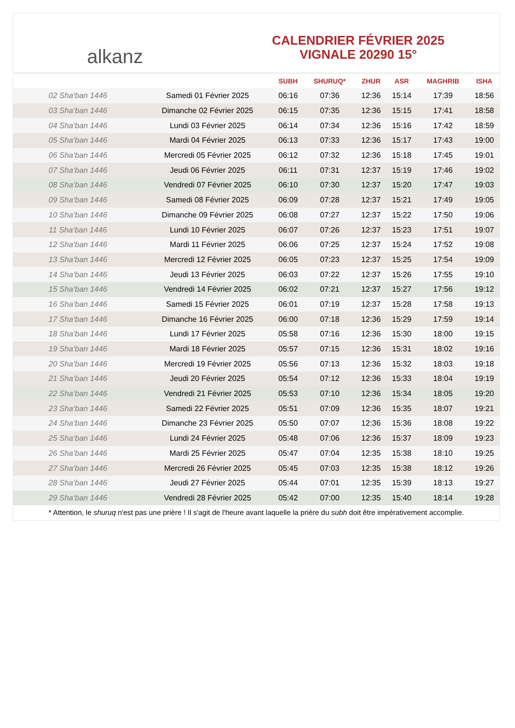alkanz
CALENDRIER FÉVRIER 2025
VIGNALE 20290 15°
| | | SUBH | SHURUQ* | ZHUR | ASR | MAGHRIB | ISHA |
| --- | --- | --- | --- | --- | --- | --- | --- |
| 02 Sha‘ban 1446 | Samedi 01 Février 2025 | 06:16 | 07:36 | 12:36 | 15:14 | 17:39 | 18:56 |
| 03 Sha‘ban 1446 | Dimanche 02 Février 2025 | 06:15 | 07:35 | 12:36 | 15:15 | 17:41 | 18:58 |
| 04 Sha‘ban 1446 | Lundi 03 Février 2025 | 06:14 | 07:34 | 12:36 | 15:16 | 17:42 | 18:59 |
| 05 Sha‘ban 1446 | Mardi 04 Février 2025 | 06:13 | 07:33 | 12:36 | 15:17 | 17:43 | 19:00 |
| 06 Sha‘ban 1446 | Mercredi 05 Février 2025 | 06:12 | 07:32 | 12:36 | 15:18 | 17:45 | 19:01 |
| 07 Sha‘ban 1446 | Jeudi 06 Février 2025 | 06:11 | 07:31 | 12:37 | 15:19 | 17:46 | 19:02 |
| 08 Sha‘ban 1446 | Vendredi 07 Février 2025 | 06:10 | 07:30 | 12:37 | 15:20 | 17:47 | 19:03 |
| 09 Sha‘ban 1446 | Samedi 08 Février 2025 | 06:09 | 07:28 | 12:37 | 15:21 | 17:49 | 19:05 |
| 10 Sha‘ban 1446 | Dimanche 09 Février 2025 | 06:08 | 07:27 | 12:37 | 15:22 | 17:50 | 19:06 |
| 11 Sha‘ban 1446 | Lundi 10 Février 2025 | 06:07 | 07:26 | 12:37 | 15:23 | 17:51 | 19:07 |
| 12 Sha‘ban 1446 | Mardi 11 Février 2025 | 06:06 | 07:25 | 12:37 | 15:24 | 17:52 | 19:08 |
| 13 Sha‘ban 1446 | Mercredi 12 Février 2025 | 06:05 | 07:23 | 12:37 | 15:25 | 17:54 | 19:09 |
| 14 Sha‘ban 1446 | Jeudi 13 Février 2025 | 06:03 | 07:22 | 12:37 | 15:26 | 17:55 | 19:10 |
| 15 Sha‘ban 1446 | Vendredi 14 Février 2025 | 06:02 | 07:21 | 12:37 | 15:27 | 17:56 | 19:12 |
| 16 Sha‘ban 1446 | Samedi 15 Février 2025 | 06:01 | 07:19 | 12:37 | 15:28 | 17:58 | 19:13 |
| 17 Sha‘ban 1446 | Dimanche 16 Février 2025 | 06:00 | 07:18 | 12:36 | 15:29 | 17:59 | 19:14 |
| 18 Sha‘ban 1446 | Lundi 17 Février 2025 | 05:58 | 07:16 | 12:36 | 15:30 | 18:00 | 19:15 |
| 19 Sha‘ban 1446 | Mardi 18 Février 2025 | 05:57 | 07:15 | 12:36 | 15:31 | 18:02 | 19:16 |
| 20 Sha‘ban 1446 | Mercredi 19 Février 2025 | 05:56 | 07:13 | 12:36 | 15:32 | 18:03 | 19:18 |
| 21 Sha‘ban 1446 | Jeudi 20 Février 2025 | 05:54 | 07:12 | 12:36 | 15:33 | 18:04 | 19:19 |
| 22 Sha‘ban 1446 | Vendredi 21 Février 2025 | 05:53 | 07:10 | 12:36 | 15:34 | 18:05 | 19:20 |
| 23 Sha‘ban 1446 | Samedi 22 Février 2025 | 05:51 | 07:09 | 12:36 | 15:35 | 18:07 | 19:21 |
| 24 Sha‘ban 1446 | Dimanche 23 Février 2025 | 05:50 | 07:07 | 12:36 | 15:36 | 18:08 | 19:22 |
| 25 Sha‘ban 1446 | Lundi 24 Février 2025 | 05:48 | 07:06 | 12:36 | 15:37 | 18:09 | 19:23 |
| 26 Sha‘ban 1446 | Mardi 25 Février 2025 | 05:47 | 07:04 | 12:35 | 15:38 | 18:10 | 19:25 |
| 27 Sha‘ban 1446 | Mercredi 26 Février 2025 | 05:45 | 07:03 | 12:35 | 15:38 | 18:12 | 19:26 |
| 28 Sha‘ban 1446 | Jeudi 27 Février 2025 | 05:44 | 07:01 | 12:35 | 15:39 | 18:13 | 19:27 |
| 29 Sha‘ban 1446 | Vendredi 28 Février 2025 | 05:42 | 07:00 | 12:35 | 15:40 | 18:14 | 19:28 |
* Attention, le shuruq n'est pas une prière ! Il s'agit de l'heure avant laquelle la prière du subh doit être impérativement accomplie.